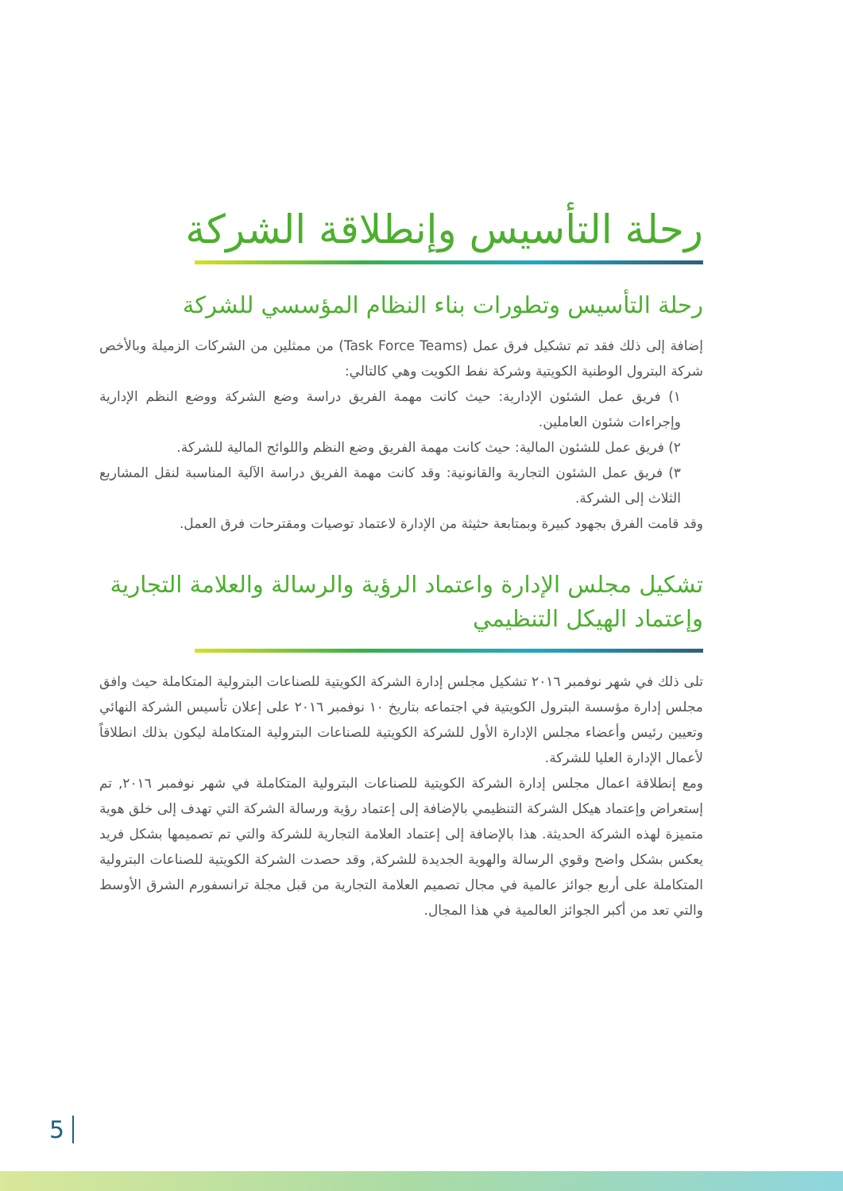رحلة التأسيس وإنطلاقة الشركة
رحلة التأسيس وتطورات بناء النظام المؤسسي للشركة
إضافة إلى ذلك فقد تم تشكيل فرق عمل (Task Force Teams) من ممثلين من الشركات الزميلة وبالأخص شركة البترول الوطنية الكويتية وشركة نفط الكويت وهي كالتالي:
١) فريق عمل الشئون الإدارية: حيث كانت مهمة الفريق دراسة وضع الشركة ووضع النظم الإدارية وإجراءات شئون العاملين.
٢) فريق عمل للشئون المالية: حيث كانت مهمة الفريق وضع النظم واللوائح المالية للشركة.
٣) فريق عمل الشئون التجارية والقانونية: وقد كانت مهمة الفريق دراسة الآلية المناسبة لنقل المشاريع الثلاث إلى الشركة.
وقد قامت الفرق بجهود كبيرة وبمتابعة حثيثة من الإدارة لاعتماد توصيات ومقترحات فرق العمل.
تشكيل مجلس الإدارة واعتماد الرؤية والرسالة والعلامة التجارية وإعتماد الهيكل التنظيمي
تلى ذلك في شهر نوفمبر ٢٠١٦ تشكيل مجلس إدارة الشركة الكويتية للصناعات البترولية المتكاملة حيث وافق مجلس إدارة مؤسسة البترول الكويتية في اجتماعه بتاريخ ١٠ نوفمبر ٢٠١٦ على إعلان تأسيس الشركة النهائي وتعيين رئيس وأعضاء مجلس الإدارة الأول للشركة الكويتية للصناعات البترولية المتكاملة ليكون بذلك انطلاقاً لأعمال الإدارة العليا للشركة.
ومع إنطلاقة اعمال مجلس إدارة الشركة الكويتية للصناعات البترولية المتكاملة في شهر نوفمبر ٢٠١٦, تم إستعراض وإعتماد هيكل الشركة التنظيمي بالإضافة إلى إعتماد رؤية ورسالة الشركة التي تهدف إلى خلق هوية متميزة لهذه الشركة الحديثة. هذا بالإضافة إلى إعتماد العلامة التجارية للشركة والتي تم تصميمها بشكل فريد يعكس بشكل واضح وقوي الرسالة والهوية الجديدة للشركة, وقد حصدت الشركة الكويتية للصناعات البترولية المتكاملة على أربع جوائز عالمية في مجال تصميم العلامة التجارية من قبل مجلة ترانسفورم الشرق الأوسط والتي تعد من أكبر الجوائز العالمية في هذا المجال.
5